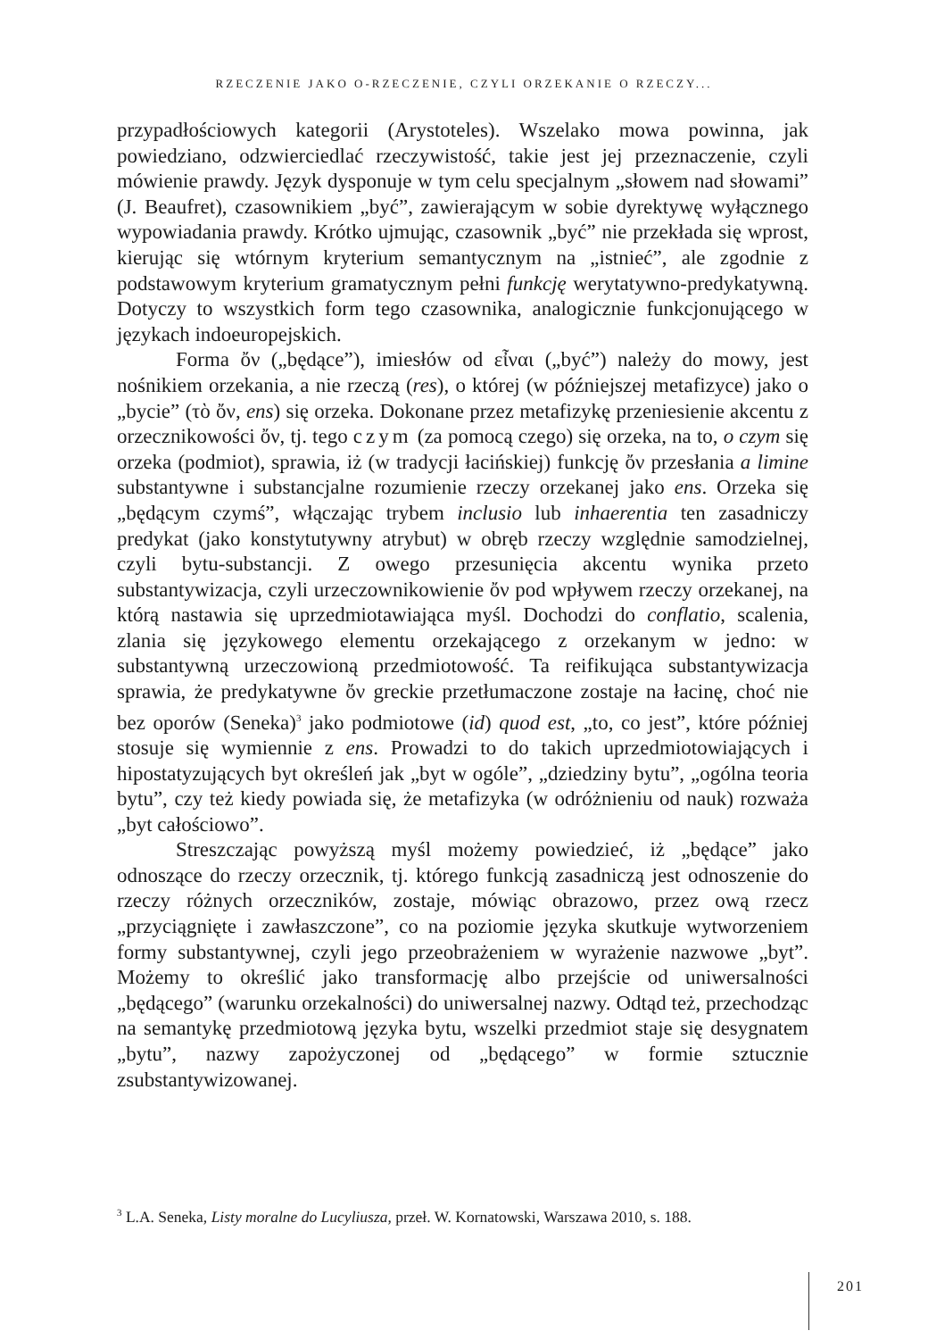RZECZENIE JAKO O-RZECZENIE, CZYLI ORZEKANIE O RZECZY...
przypadłościowych kategorii (Arystoteles). Wszelako mowa powinna, jak powiedziano, odzwierciedlać rzeczywistość, takie jest jej przeznaczenie, czyli mówienie prawdy. Język dysponuje w tym celu specjalnym „słowem nad słowami” (J. Beaufret), czasownikiem „być”, zawierającym w sobie dyrektywę wyłącznego wypowiadania prawdy. Krótko ujmując, czasownik „być” nie przekłada się wprost, kierując się wtórnym kryterium semantycznym na „istnieć”, ale zgodnie z podstawowym kryterium gramatycznym pełni funkcję werytatywno-predykatywną. Dotyczy to wszystkich form tego czasownika, analogicznie funkcjonującego w językach indoeuropejskich.
Forma ὄν („będące”), imiesłów od εἶναι („być”) należy do mowy, jest nośnikiem orzekania, a nie rzeczą (res), o której (w późniejszej metafizyce) jako o „bycie” (τὸ ὄν, ens) się orzeka. Dokonane przez metafizykę przeniesienie akcentu z orzecznikowości ὄν, tj. tego czym (za pomocą czego) się orzeka, na to, o czym się orzeka (podmiot), sprawia, iż (w tradycji łacińskiej) funkcję ὄν przesłania a limine substantywne i substancjalne rozumienie rzeczy orzekanej jako ens. Orzeka się „będącym czymś”, włączając trybem inclusio lub inhaerentia ten zasadniczy predykat (jako konstytutywny atrybut) w obręb rzeczy względnie samodzielnej, czyli bytu-substancji. Z owego przesunięcia akcentu wynika przeto substantywizacja, czyli urzeczownikowienie ὄν pod wpływem rzeczy orzekanej, na którą nastawia się uprzedmiotawiająca myśl. Dochodzi do conflatio, scalenia, zlania się językowego elementu orzekającego z orzekanym w jedno: w substantywną urzeczowioną przedmiotowość. Ta reifikująca substantywizacja sprawia, że predykatywne ὄν greckie przetłumaczone zostaje na łacinę, choć nie bez oporów (Seneka)<sup>3</sup> jako podmiotowe (id) quod est, „to, co jest”, które później stosuje się wymiennie z ens. Prowadzi to do takich uprzedmiotowiających i hipostatyzujących byt określeń jak „byt w ogóle”, „dziedziny bytu”, „ogólna teoria bytu”, czy też kiedy powiada się, że metafizyka (w odróżnieniu od nauk) rozważa „byt całościowo”.
Streszczając powyższą myśl możemy powiedzieć, iż „będące” jako odnoszące do rzeczy orzecznik, tj. którego funkcją zasadniczą jest odnoszenie do rzeczy różnych orzeczników, zostaje, mówiąc obrazowo, przez ową rzecz „przyciągnięte i zawłaszczone”, co na poziomie języka skutkuje wytworzeniem formy substantywnej, czyli jego przeobrażeniem w wyrażenie nazwowe „byt”. Możemy to określić jako transformację albo przejście od uniwersalności „będącego” (warunku orzekalności) do uniwersalnej nazwy. Odtąd też, przechodząc na semantykę przedmiotową języka bytu, wszelki przedmiot staje się desygnatem „bytu”, nazwy zapożyczonej od „będącego” w formie sztucznie zsubstantywizowanej.
<sup>3</sup> L.A. Seneka, Listy moralne do Lucyliusza, przeł. W. Kornatowski, Warszawa 2010, s. 188.
201